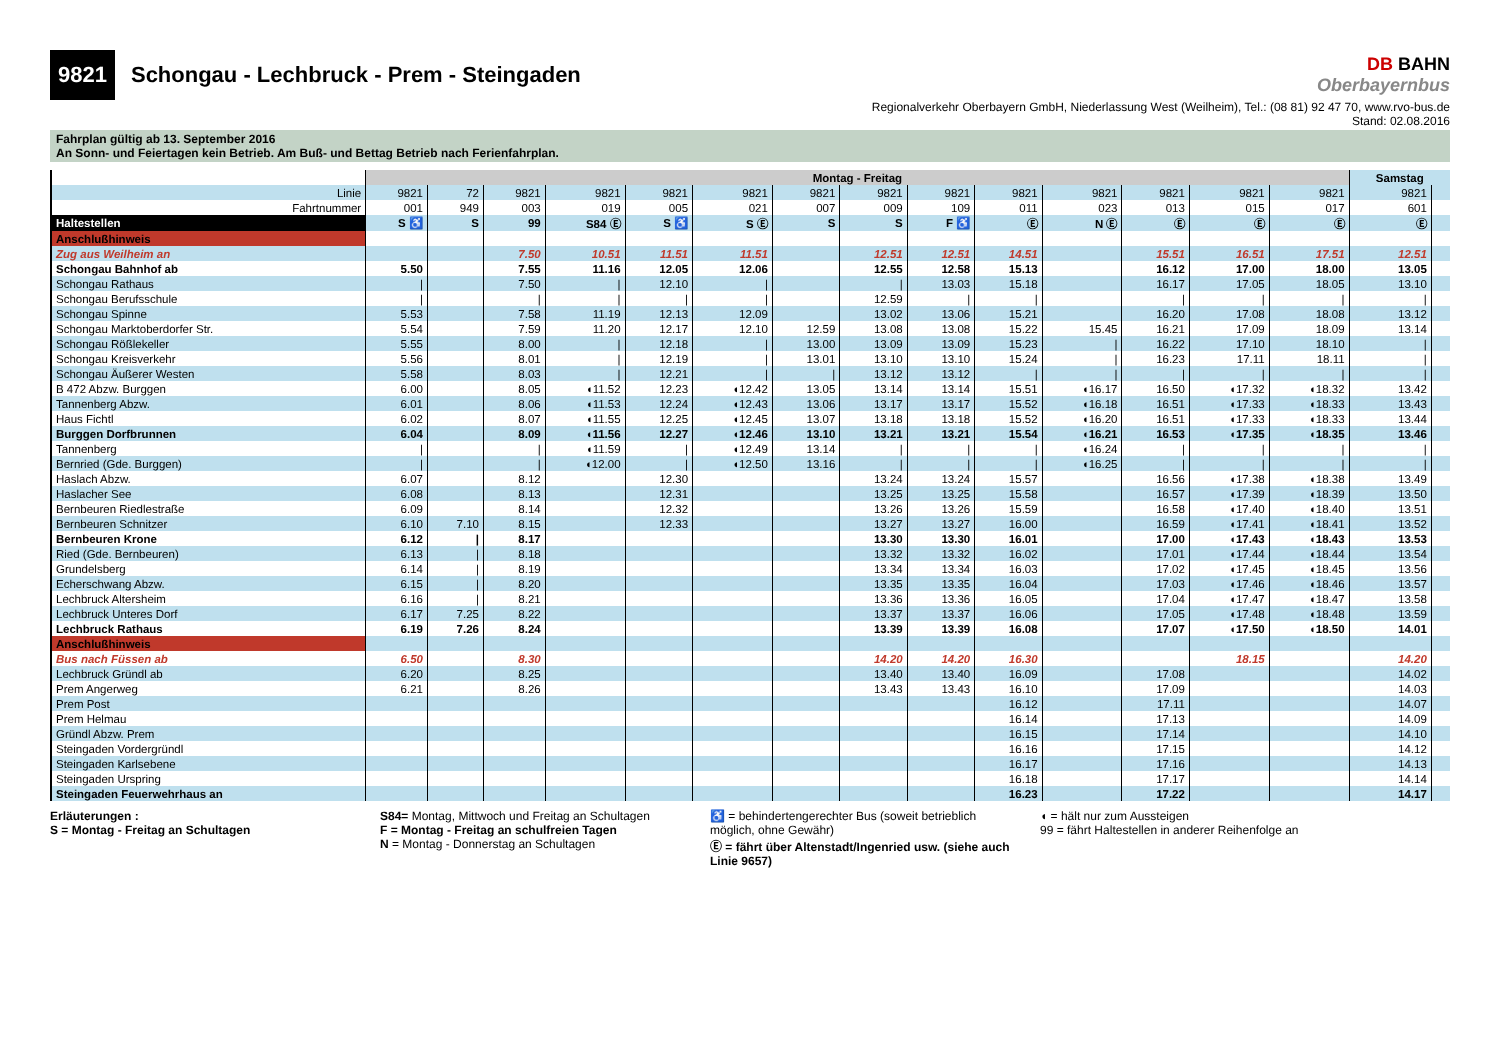9821 Schongau - Lechbruck - Prem - Steingaden
DB BAHN
Oberbayernbus
Regionalverkehr Oberbayern GmbH, Niederlassung West (Weilheim), Tel.: (08 81) 92 47 70, www.rvo-bus.de
Stand: 02.08.2016
Fahrplan gültig ab 13. September 2016
An Sonn- und Feiertagen kein Betrieb. Am Buß- und Bettag Betrieb nach Ferienfahrplan.
| | Montag - Freitag | | | | | | | | | | | | | | Samstag | |
| --- | --- | --- | --- | --- | --- | --- | --- | --- | --- | --- | --- | --- | --- | --- | --- | --- |
| Linie | 9821 | 72 | 9821 | 9821 | 9821 | 9821 | 9821 | 9821 | 9821 | 9821 | 9821 | 9821 | 9821 | 9821 | 9821 | |
| Fahrtnummer | 001 | 949 | 003 | 019 | 005 | 021 | 007 | 009 | 109 | 011 | 023 | 013 | 015 | 017 | 601 | |
| Haltestellen | S ♿ | S | 99 | S84 Ⓔ | S ♿ | S Ⓔ | S | S | F ♿ | Ⓔ | N Ⓔ | Ⓔ | Ⓔ | Ⓔ | Ⓔ | |
| Anschlußhinweis | | | | | | | | | | | | | | | | |
| Zug aus Weilheim an | | | 7.50 | 10.51 | 11.51 | 11.51 | | 12.51 | 12.51 | 14.51 | | 15.51 | 16.51 | 17.51 | 12.51 | |
| Schongau Bahnhof ab | 5.50 | | 7.55 | 11.16 | 12.05 | 12.06 | | 12.55 | 12.58 | 15.13 | | 16.12 | 17.00 | 18.00 | 13.05 | |
| Schongau Rathaus | / | | 7.50 | / | 12.10 | / | | / | 13.03 | 15.18 | | 16.17 | 17.05 | 18.05 | 13.10 | |
| Schongau Berufsschule | / | | / | / | / | / | | 12.59 | / | / | | / | / | / | / | |
| Schongau Spinne | 5.53 | | 7.58 | 11.19 | 12.13 | 12.09 | | 13.02 | 13.06 | 15.21 | | 16.20 | 17.08 | 18.08 | 13.12 | |
| Schongau Marktoberdorfer Str. | 5.54 | | 7.59 | 11.20 | 12.17 | 12.10 | 12.59 | 13.08 | 13.08 | 15.22 | 15.45 | 16.21 | 17.09 | 18.09 | 13.14 | |
| Schongau Rößlekeller | 5.55 | | 8.00 | / | 12.18 | / | 13.00 | 13.09 | 13.09 | 15.23 | / | 16.22 | 17.10 | 18.10 | / | |
| Schongau Kreisverkehr | 5.56 | | 8.01 | / | 12.19 | / | 13.01 | 13.10 | 13.10 | 15.24 | / | 16.23 | 17.11 | 18.11 | / | |
| Schongau Äußerer Westen | 5.58 | | 8.03 | / | 12.21 | / | / | 13.12 | 13.12 | / | / | / | / | / | / | |
| B 472 Abzw. Burggen | 6.00 | | 8.05 | ◖11.52 | 12.23 | ◖12.42 | 13.05 | 13.14 | 13.14 | 15.51 | ◖16.17 | 16.50 | ◖17.32 | ◖18.32 | 13.42 | |
| Tannenberg Abzw. | 6.01 | | 8.06 | ◖11.53 | 12.24 | ◖12.43 | 13.06 | 13.17 | 13.17 | 15.52 | ◖16.18 | 16.51 | ◖17.33 | ◖18.33 | 13.43 | |
| Haus Fichtl | 6.02 | | 8.07 | ◖11.55 | 12.25 | ◖12.45 | 13.07 | 13.18 | 13.18 | 15.52 | ◖16.20 | 16.51 | ◖17.33 | ◖18.33 | 13.44 | |
| Burggen Dorfbrunnen | 6.04 | | 8.09 | ◖11.56 | 12.27 | ◖12.46 | 13.10 | 13.21 | 13.21 | 15.54 | ◖16.21 | 16.53 | ◖17.35 | ◖18.35 | 13.46 | |
| Tannenberg | / | | / | ◖11.59 | / | ◖12.49 | 13.14 | / | / | / | ◖16.24 | / | / | / | / | |
| Bernried (Gde. Burggen) | / | | / | ◖12.00 | / | ◖12.50 | 13.16 | / | / | / | ◖16.25 | / | / | / | / | |
| Haslach Abzw. | 6.07 | | 8.12 | | 12.30 | | | 13.24 | 13.24 | 15.57 | | 16.56 | ◖17.38 | ◖18.38 | 13.49 | |
| Haslacher See | 6.08 | | 8.13 | | 12.31 | | | 13.25 | 13.25 | 15.58 | | 16.57 | ◖17.39 | ◖18.39 | 13.50 | |
| Bernbeuren Riedlestraße | 6.09 | | 8.14 | | 12.32 | | | 13.26 | 13.26 | 15.59 | | 16.58 | ◖17.40 | ◖18.40 | 13.51 | |
| Bernbeuren Schnitzer | 6.10 | 7.10 | 8.15 | | 12.33 | | | 13.27 | 13.27 | 16.00 | | 16.59 | ◖17.41 | ◖18.41 | 13.52 | |
| Bernbeuren Krone | 6.12 | / | 8.17 | | | | | 13.30 | 13.30 | 16.01 | | 17.00 | ◖17.43 | ◖18.43 | 13.53 | |
| Ried (Gde. Bernbeuren) | 6.13 | / | 8.18 | | | | | 13.32 | 13.32 | 16.02 | | 17.01 | ◖17.44 | ◖18.44 | 13.54 | |
| Grundelsberg | 6.14 | / | 8.19 | | | | | 13.34 | 13.34 | 16.03 | | 17.02 | ◖17.45 | ◖18.45 | 13.56 | |
| Echerschwang Abzw. | 6.15 | / | 8.20 | | | | | 13.35 | 13.35 | 16.04 | | 17.03 | ◖17.46 | ◖18.46 | 13.57 | |
| Lechbruck Altersheim | 6.16 | / | 8.21 | | | | | 13.36 | 13.36 | 16.05 | | 17.04 | ◖17.47 | ◖18.47 | 13.58 | |
| Lechbruck Unteres Dorf | 6.17 | 7.25 | 8.22 | | | | | 13.37 | 13.37 | 16.06 | | 17.05 | ◖17.48 | ◖18.48 | 13.59 | |
| Lechbruck Rathaus | 6.19 | 7.26 | 8.24 | | | | | 13.39 | 13.39 | 16.08 | | 17.07 | ◖17.50 | ◖18.50 | 14.01 | |
| Anschlußhinweis | | | | | | | | | | | | | | | | |
| Bus nach Füssen ab | 6.50 | | 8.30 | | | | | 14.20 | 14.20 | 16.30 | | | 18.15 | | 14.20 | |
| Lechbruck Gründl ab | 6.20 | | 8.25 | | | | | 13.40 | 13.40 | 16.09 | | 17.08 | | | 14.02 | |
| Prem Angerweg | 6.21 | | 8.26 | | | | | 13.43 | 13.43 | 16.10 | | 17.09 | | | 14.03 | |
| Prem Post | | | | | | | | | | 16.12 | | 17.11 | | | 14.07 | |
| Prem Helmau | | | | | | | | | | 16.14 | | 17.13 | | | 14.09 | |
| Gründl Abzw. Prem | | | | | | | | | | 16.15 | | 17.14 | | | 14.10 | |
| Steingaden Vordergründl | | | | | | | | | | 16.16 | | 17.15 | | | 14.12 | |
| Steingaden Karlsebene | | | | | | | | | | 16.17 | | 17.16 | | | 14.13 | |
| Steingaden Urspring | | | | | | | | | | 16.18 | | 17.17 | | | 14.14 | |
| Steingaden Feuerwehrhaus an | | | | | | | | | | 16.23 | | 17.22 | | | 14.17 | |
Erläuterungen :
S = Montag - Freitag an Schultagen
S84= Montag, Mittwoch und Freitag an Schultagen
F = Montag - Freitag an schulfreien Tagen
N = Montag - Donnerstag an Schultagen
♿ = behindertengerechter Bus (soweit betrieblich möglich, ohne Gewähr)
Ⓔ = fährt über Altenstadt/Ingenried usw. (siehe auch Linie 9657)
◖ = hält nur zum Aussteigen
99 = fährt Haltestellen in anderer Reihenfolge an